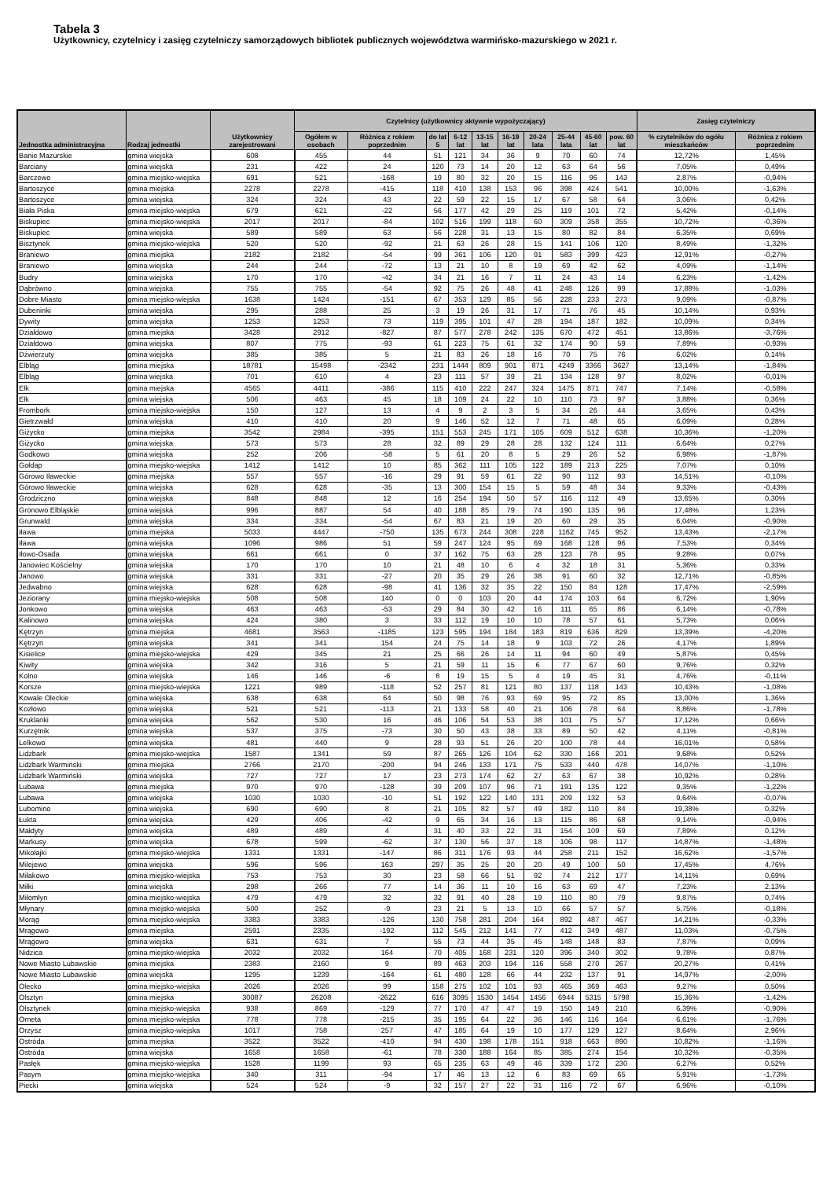Tabela 3
Użytkownicy, czytelnicy i zasięg czytelniczy samorządowych bibliotek publicznych województwa warmińsko-mazurskiego w 2021 r.
| Jednostka administracyjna | Rodzaj jednostki | Użytkownicy zarejestrowani | Czytelnicy (użytkownicy aktywnie wypożyczający) | | | | | | | | | | Zasięg czytelniczy | |
| --- | --- | --- | --- | --- | --- | --- | --- | --- | --- | --- | --- | --- | --- | --- |
| | | | Ogółem w osobach | Różnica z rokiem poprzednim | do lat 5 | 6-12 lat | 13-15 lat | 16-19 lat | 20-24 lata | 25-44 lata | 45-60 lat | pow. 60 lat | % czytelników do ogółu mieszkańców | Różnica z rokiem poprzednim |
| Banie Mazurskie | gmina wiejska | 608 | 455 | 44 | 51 | 121 | 34 | 36 | 9 | 70 | 60 | 74 | 12,72% | 1,45% |
| Barciany | gmina wiejska | 231 | 422 | 24 | 120 | 73 | 14 | 20 | 12 | 63 | 64 | 56 | 7,05% | 0,49% |
| Barczewo | gmina miejsko-wiejska | 691 | 521 | -168 | 19 | 80 | 32 | 20 | 15 | 116 | 96 | 143 | 2,87% | -0,94% |
| Bartoszyce | gmina miejska | 2278 | 2278 | -415 | 118 | 410 | 138 | 153 | 96 | 398 | 424 | 541 | 10,00% | -1,63% |
| Bartoszyce | gmina wiejska | 324 | 324 | 43 | 22 | 59 | 22 | 15 | 17 | 67 | 58 | 64 | 3,06% | 0,42% |
| Biała Piska | gmina miejsko-wiejska | 679 | 621 | -22 | 56 | 177 | 42 | 29 | 25 | 119 | 101 | 72 | 5,42% | -0,14% |
| Biskupiec | gmina miejsko-wiejska | 2017 | 2017 | -84 | 102 | 516 | 199 | 118 | 60 | 309 | 358 | 355 | 10,72% | -0,36% |
| Biskupiec | gmina wiejska | 589 | 589 | 63 | 56 | 228 | 31 | 13 | 15 | 80 | 82 | 84 | 6,35% | 0,69% |
| Bisztynek | gmina miejsko-wiejska | 520 | 520 | -92 | 21 | 63 | 26 | 28 | 15 | 141 | 106 | 120 | 8,49% | -1,32% |
| Braniewo | gmina miejska | 2182 | 2182 | -54 | 99 | 361 | 106 | 120 | 91 | 583 | 399 | 423 | 12,91% | -0,27% |
| Braniewo | gmina wiejska | 244 | 244 | -72 | 13 | 21 | 10 | 8 | 19 | 69 | 42 | 62 | 4,09% | -1,14% |
| Budry | gmina wiejska | 170 | 170 | -42 | 34 | 21 | 16 | 7 | 11 | 24 | 43 | 14 | 6,23% | -1,42% |
| Dąbrówno | gmina wiejska | 755 | 755 | -54 | 92 | 75 | 26 | 48 | 41 | 248 | 126 | 99 | 17,88% | -1,03% |
| Dobre Miasto | gmina miejsko-wiejska | 1638 | 1424 | -151 | 67 | 353 | 129 | 85 | 56 | 228 | 233 | 273 | 9,09% | -0,87% |
| Dubeninki | gmina wiejska | 295 | 288 | 25 | 3 | 19 | 26 | 31 | 17 | 71 | 76 | 45 | 10,14% | 0,93% |
| Dywity | gmina wiejska | 1253 | 1253 | 73 | 119 | 395 | 101 | 47 | 28 | 194 | 187 | 182 | 10,09% | 0,34% |
| Działdowo | gmina miejska | 3428 | 2912 | -827 | 87 | 577 | 278 | 242 | 135 | 670 | 472 | 451 | 13,86% | -3,76% |
| Działdowo | gmina wiejska | 807 | 775 | -93 | 61 | 223 | 75 | 61 | 32 | 174 | 90 | 59 | 7,89% | -0,93% |
| Dźwierzuty | gmina wiejska | 385 | 385 | 5 | 21 | 83 | 26 | 18 | 16 | 70 | 75 | 76 | 6,02% | 0,14% |
| Elbląg | gmina miejska | 18781 | 15498 | -2342 | 231 | 1444 | 809 | 901 | 871 | 4249 | 3366 | 3627 | 13,14% | -1,84% |
| Elbląg | gmina wiejska | 701 | 610 | 4 | 23 | 111 | 57 | 39 | 21 | 134 | 128 | 97 | 8,02% | -0,01% |
| Ełk | gmina miejska | 4565 | 4411 | -386 | 115 | 410 | 222 | 247 | 324 | 1475 | 871 | 747 | 7,14% | -0,58% |
| Ełk | gmina wiejska | 506 | 463 | 45 | 18 | 109 | 24 | 22 | 10 | 110 | 73 | 97 | 3,88% | 0,36% |
| Frombork | gmina miejsko-wiejska | 150 | 127 | 13 | 4 | 9 | 2 | 3 | 5 | 34 | 26 | 44 | 3,65% | 0,43% |
| Gietrzwałd | gmina wiejska | 410 | 410 | 20 | 9 | 146 | 52 | 12 | 7 | 71 | 48 | 65 | 6,09% | 0,28% |
| Giżycko | gmina miejska | 3542 | 2984 | -395 | 151 | 553 | 245 | 171 | 105 | 609 | 512 | 638 | 10,36% | -1,20% |
| Giżycko | gmina wiejska | 573 | 573 | 28 | 32 | 89 | 29 | 28 | 28 | 132 | 124 | 111 | 6,64% | 0,27% |
| Godkowo | gmina wiejska | 252 | 206 | -58 | 5 | 61 | 20 | 8 | 5 | 29 | 26 | 52 | 6,98% | -1,87% |
| Gołdap | gmina miejsko-wiejska | 1412 | 1412 | 10 | 85 | 362 | 111 | 105 | 122 | 189 | 213 | 225 | 7,07% | 0,10% |
| Górowo Iławeckie | gmina miejska | 557 | 557 | -16 | 29 | 91 | 59 | 61 | 22 | 90 | 112 | 93 | 14,51% | -0,10% |
| Górowo Iławeckie | gmina wiejska | 628 | 628 | -35 | 13 | 300 | 154 | 15 | 5 | 59 | 48 | 34 | 9,33% | -0,43% |
| Grodziczno | gmina wiejska | 848 | 848 | 12 | 16 | 254 | 194 | 50 | 57 | 116 | 112 | 49 | 13,65% | 0,30% |
| Gronowo Elbląskie | gmina wiejska | 996 | 887 | 54 | 40 | 188 | 85 | 79 | 74 | 190 | 135 | 96 | 17,48% | 1,23% |
| Grunwald | gmina wiejska | 334 | 334 | -54 | 67 | 83 | 21 | 19 | 20 | 60 | 29 | 35 | 6,04% | -0,90% |
| Iława | gmina miejska | 5033 | 4447 | -750 | 135 | 673 | 244 | 308 | 228 | 1162 | 745 | 952 | 13,43% | -2,17% |
| Iława | gmina wiejska | 1096 | 986 | 51 | 59 | 247 | 124 | 95 | 69 | 168 | 128 | 96 | 7,53% | 0,34% |
| Iłowo-Osada | gmina wiejska | 661 | 661 | 0 | 37 | 162 | 75 | 63 | 28 | 123 | 78 | 95 | 9,28% | 0,07% |
| Janowiec Kościelny | gmina wiejska | 170 | 170 | 10 | 21 | 48 | 10 | 6 | 4 | 32 | 18 | 31 | 5,36% | 0,33% |
| Janowo | gmina wiejska | 331 | 331 | -27 | 20 | 35 | 29 | 26 | 38 | 91 | 60 | 32 | 12,71% | -0,85% |
| Jedwabno | gmina wiejska | 628 | 628 | -98 | 41 | 136 | 32 | 35 | 22 | 150 | 84 | 128 | 17,47% | -2,59% |
| Jeziorany | gmina miejsko-wiejska | 508 | 508 | 140 | 0 | 0 | 103 | 20 | 44 | 174 | 103 | 64 | 6,72% | 1,90% |
| Jonkowo | gmina wiejska | 463 | 463 | -53 | 29 | 84 | 30 | 42 | 16 | 111 | 65 | 86 | 6,14% | -0,78% |
| Kalinowo | gmina wiejska | 424 | 380 | 3 | 33 | 112 | 19 | 10 | 10 | 78 | 57 | 61 | 5,73% | 0,06% |
| Kętrzyn | gmina miejska | 4681 | 3563 | -1185 | 123 | 595 | 194 | 184 | 183 | 819 | 636 | 829 | 13,39% | -4,20% |
| Kętrzyn | gmina wiejska | 341 | 341 | 154 | 24 | 75 | 14 | 18 | 9 | 103 | 72 | 26 | 4,17% | 1,89% |
| Kisielice | gmina miejsko-wiejska | 429 | 345 | 21 | 25 | 66 | 26 | 14 | 11 | 94 | 60 | 49 | 5,87% | 0,45% |
| Kiwity | gmina wiejska | 342 | 316 | 5 | 21 | 59 | 11 | 15 | 6 | 77 | 67 | 60 | 9,76% | 0,32% |
| Kolno | gmina wiejska | 146 | 146 | -6 | 8 | 19 | 15 | 5 | 4 | 19 | 45 | 31 | 4,76% | -0,11% |
| Korsze | gmina miejsko-wiejska | 1221 | 989 | -118 | 52 | 257 | 81 | 121 | 80 | 137 | 118 | 143 | 10,43% | -1,08% |
| Kowale Oleckie | gmina wiejska | 638 | 638 | 64 | 50 | 98 | 76 | 93 | 69 | 95 | 72 | 85 | 13,00% | 1,36% |
| Kozłowo | gmina wiejska | 521 | 521 | -113 | 21 | 133 | 58 | 40 | 21 | 106 | 78 | 64 | 8,86% | -1,78% |
| Kruklanki | gmina wiejska | 562 | 530 | 16 | 46 | 106 | 54 | 53 | 38 | 101 | 75 | 57 | 17,12% | 0,66% |
| Kurzętnik | gmina wiejska | 537 | 375 | -73 | 30 | 50 | 43 | 38 | 33 | 89 | 50 | 42 | 4,11% | -0,81% |
| Lelkowo | gmina wiejska | 481 | 440 | 9 | 28 | 93 | 51 | 26 | 20 | 100 | 78 | 44 | 16,01% | 0,58% |
| Lidzbark | gmina miejsko-wiejska | 1587 | 1341 | 59 | 87 | 265 | 126 | 104 | 62 | 330 | 166 | 201 | 9,68% | 0,52% |
| Lidzbark Warmiński | gmina miejska | 2766 | 2170 | -200 | 94 | 246 | 133 | 171 | 75 | 533 | 440 | 478 | 14,07% | -1,10% |
| Lidzbark Warmiński | gmina wiejska | 727 | 727 | 17 | 23 | 273 | 174 | 62 | 27 | 63 | 67 | 38 | 10,92% | 0,28% |
| Lubawa | gmina miejska | 970 | 970 | -128 | 39 | 209 | 107 | 96 | 71 | 191 | 135 | 122 | 9,35% | -1,22% |
| Lubawa | gmina wiejska | 1030 | 1030 | -10 | 51 | 192 | 122 | 140 | 131 | 209 | 132 | 53 | 9,64% | -0,07% |
| Lubomino | gmina wiejska | 690 | 690 | 8 | 21 | 105 | 82 | 57 | 49 | 182 | 110 | 84 | 19,38% | 0,32% |
| Łukta | gmina wiejska | 429 | 406 | -42 | 9 | 65 | 34 | 16 | 13 | 115 | 86 | 68 | 9,14% | -0,94% |
| Małdyty | gmina wiejska | 489 | 489 | 4 | 31 | 40 | 33 | 22 | 31 | 154 | 109 | 69 | 7,89% | 0,12% |
| Markusy | gmina wiejska | 678 | 599 | -62 | 37 | 130 | 56 | 37 | 18 | 106 | 98 | 117 | 14,87% | -1,48% |
| Mikołajki | gmina miejsko-wiejska | 1331 | 1331 | -147 | 86 | 311 | 176 | 93 | 44 | 258 | 211 | 152 | 16,62% | -1,57% |
| Milejewo | gmina wiejska | 596 | 596 | 163 | 297 | 35 | 25 | 20 | 20 | 49 | 100 | 50 | 17,45% | 4,76% |
| Miłakowo | gmina miejsko-wiejska | 753 | 753 | 30 | 23 | 58 | 66 | 51 | 92 | 74 | 212 | 177 | 14,11% | 0,69% |
| Miłki | gmina wiejska | 298 | 266 | 77 | 14 | 36 | 11 | 10 | 16 | 63 | 69 | 47 | 7,23% | 2,13% |
| Miłomłyn | gmina miejsko-wiejska | 479 | 479 | 32 | 32 | 91 | 40 | 28 | 19 | 110 | 80 | 79 | 9,87% | 0,74% |
| Młynary | gmina miejsko-wiejska | 500 | 252 | -9 | 23 | 21 | 5 | 13 | 10 | 66 | 57 | 57 | 5,75% | -0,18% |
| Morąg | gmina miejsko-wiejska | 3383 | 3383 | -126 | 130 | 758 | 281 | 204 | 164 | 892 | 487 | 467 | 14,21% | -0,33% |
| Mrągowo | gmina miejska | 2591 | 2335 | -192 | 112 | 545 | 212 | 141 | 77 | 412 | 349 | 487 | 11,03% | -0,75% |
| Mrągowo | gmina wiejska | 631 | 631 | 7 | 55 | 73 | 44 | 35 | 45 | 148 | 148 | 83 | 7,87% | 0,09% |
| Nidzica | gmina miejsko-wiejska | 2032 | 2032 | 164 | 70 | 405 | 168 | 231 | 120 | 396 | 340 | 302 | 9,78% | 0,87% |
| Nowe Miasto Lubawskie | gmina miejska | 2383 | 2160 | 9 | 89 | 463 | 203 | 194 | 116 | 558 | 270 | 267 | 20,27% | 0,41% |
| Nowe Miasto Lubawskie | gmina wiejska | 1295 | 1239 | -164 | 61 | 480 | 128 | 66 | 44 | 232 | 137 | 91 | 14,97% | -2,00% |
| Olecko | gmina miejsko-wiejska | 2026 | 2026 | 99 | 158 | 275 | 102 | 101 | 93 | 465 | 369 | 463 | 9,27% | 0,50% |
| Olsztyn | gmina miejska | 30087 | 26208 | -2622 | 616 | 3095 | 1530 | 1454 | 1456 | 6944 | 5315 | 5798 | 15,36% | -1,42% |
| Olsztynek | gmina miejsko-wiejska | 938 | 869 | -129 | 77 | 170 | 47 | 47 | 19 | 150 | 149 | 210 | 6,39% | -0,90% |
| Orneta | gmina miejsko-wiejska | 778 | 778 | -215 | 35 | 195 | 64 | 22 | 36 | 146 | 116 | 164 | 6,61% | -1,76% |
| Orzysz | gmina miejsko-wiejska | 1017 | 758 | 257 | 47 | 185 | 64 | 19 | 10 | 177 | 129 | 127 | 8,64% | 2,96% |
| Ostróda | gmina miejska | 3522 | 3522 | -410 | 94 | 430 | 198 | 178 | 151 | 918 | 663 | 890 | 10,82% | -1,16% |
| Ostróda | gmina wiejska | 1658 | 1658 | -61 | 78 | 330 | 188 | 164 | 85 | 385 | 274 | 154 | 10,32% | -0,35% |
| Pasłęk | gmina miejsko-wiejska | 1528 | 1199 | 93 | 65 | 235 | 63 | 49 | 46 | 339 | 172 | 230 | 6,27% | 0,52% |
| Pasym | gmina miejsko-wiejska | 340 | 311 | -94 | 17 | 46 | 13 | 12 | 6 | 83 | 69 | 65 | 5,91% | -1,73% |
| Piecki | gmina wiejska | 524 | 524 | -9 | 32 | 157 | 27 | 22 | 31 | 116 | 72 | 67 | 6,96% | -0,10% |